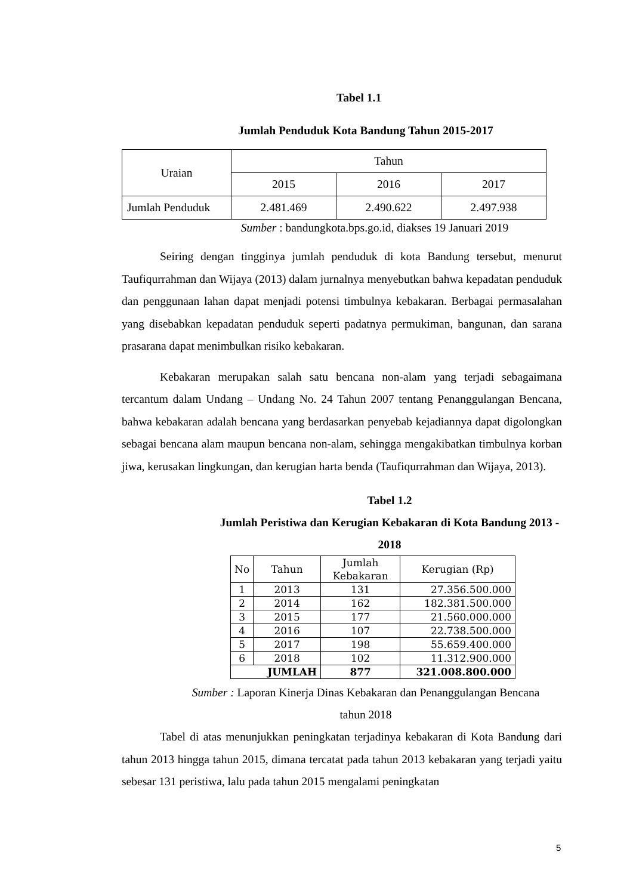Tabel 1.1
Jumlah Penduduk Kota Bandung Tahun 2015-2017
| Uraian | Tahun | | |
| | 2015 | 2016 | 2017 |
| Jumlah Penduduk | 2.481.469 | 2.490.622 | 2.497.938 |
Sumber : bandungkota.bps.go.id, diakses 19 Januari 2019
Seiring dengan tingginya jumlah penduduk di kota Bandung tersebut, menurut Taufiqurrahman dan Wijaya (2013) dalam jurnalnya menyebutkan bahwa kepadatan penduduk dan penggunaan lahan dapat menjadi potensi timbulnya kebakaran. Berbagai permasalahan yang disebabkan kepadatan penduduk seperti padatnya permukiman, bangunan, dan sarana prasarana dapat menimbulkan risiko kebakaran.
Kebakaran merupakan salah satu bencana non-alam yang terjadi sebagaimana tercantum dalam Undang – Undang No. 24 Tahun 2007 tentang Penanggulangan Bencana, bahwa kebakaran adalah bencana yang berdasarkan penyebab kejadiannya dapat digolongkan sebagai bencana alam maupun bencana non-alam, sehingga mengakibatkan timbulnya korban jiwa, kerusakan lingkungan, dan kerugian harta benda (Taufiqurrahman dan Wijaya, 2013).
Tabel 1.2
Jumlah Peristiwa dan Kerugian Kebakaran di Kota Bandung 2013 -
2018
| No | Tahun | Jumlah Kebakaran | Kerugian (Rp) |
| 1 | 2013 | 131 | 27.356.500.000 |
| 2 | 2014 | 162 | 182.381.500.000 |
| 3 | 2015 | 177 | 21.560.000.000 |
| 4 | 2016 | 107 | 22.738.500.000 |
| 5 | 2017 | 198 | 55.659.400.000 |
| 6 | 2018 | 102 | 11.312.900.000 |
| JUMLAH | | 877 | 321.008.800.000 |
Sumber : Laporan Kinerja Dinas Kebakaran dan Penanggulangan Bencana
tahun 2018
Tabel di atas menunjukkan peningkatan terjadinya kebakaran di Kota Bandung dari tahun 2013 hingga tahun 2015, dimana tercatat pada tahun 2013 kebakaran yang terjadi yaitu sebesar 131 peristiwa, lalu pada tahun 2015 mengalami peningkatan
5